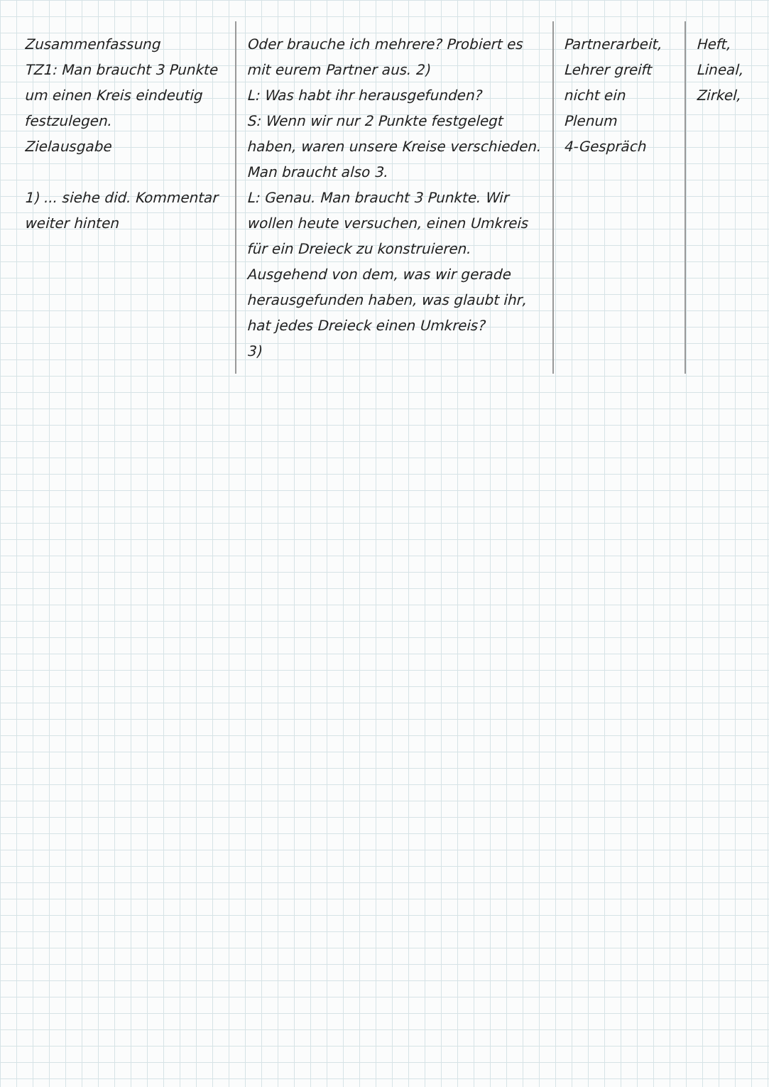| Zusammenfassung TZ1: Man braucht 3 Punkte um einen Kreis eindeutig festzulegen. Zielausgabe 1) ... siehe did. Kommentar weiter hinten | Oder brauche ich mehrere? Probiert es mit eurem Partner aus. 2) L: Was habt ihr herausgefunden? S: Wenn wir nur 2 Punkte festgelegt haben, waren unsere Kreise verschieden. Man braucht also 3. L: Genau. Man braucht 3 Punkte. Wir wollen heute versuchen, einen Umkreis für ein Dreieck zu konstruieren. Ausgehend von dem, was wir gerade herausgefunden haben, was glaubt ihr, hat jedes Dreieck einen Umkreis? 3) | Partnerarbeit, Lehrer greift nicht ein Plenum 4-Gespräch | Heft, Lineal, Zirkel, |